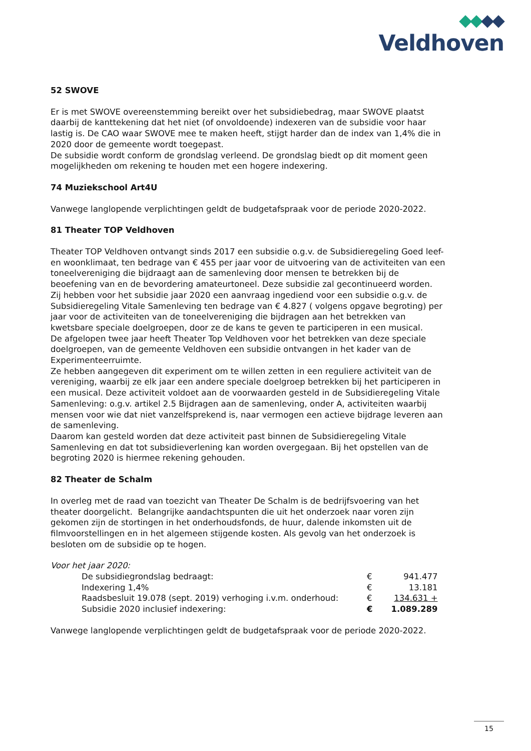Veldhoven
52 SWOVE
Er is met SWOVE overeenstemming bereikt over het subsidiebedrag, maar SWOVE plaatst daarbij de kanttekening dat het niet (of onvoldoende) indexeren van de subsidie voor haar lastig is. De CAO waar SWOVE mee te maken heeft, stijgt harder dan de index van 1,4% die in 2020 door de gemeente wordt toegepast.
De subsidie wordt conform de grondslag verleend. De grondslag biedt op dit moment geen mogelijkheden om rekening te houden met een hogere indexering.
74 Muziekschool Art4U
Vanwege langlopende verplichtingen geldt de budgetafspraak voor de periode 2020-2022.
81 Theater TOP Veldhoven
Theater TOP Veldhoven ontvangt sinds 2017 een subsidie o.g.v. de Subsidieregeling Goed leef- en woonklimaat, ten bedrage van € 455 per jaar voor de uitvoering van de activiteiten van een toneelvereniging die bijdraagt aan de samenleving door mensen te betrekken bij de beoefening van en de bevordering amateurtoneel. Deze subsidie zal gecontinueerd worden.
Zij hebben voor het subsidie jaar 2020 een aanvraag ingediend voor een subsidie o.g.v. de Subsidieregeling Vitale Samenleving ten bedrage van € 4.827 ( volgens opgave begroting) per jaar voor de activiteiten van de toneelvereniging die bijdragen aan het betrekken van kwetsbare speciale doelgroepen, door ze de kans te geven te participeren in een musical.
De afgelopen twee jaar heeft Theater Top Veldhoven voor het betrekken van deze speciale doelgroepen, van de gemeente Veldhoven een subsidie ontvangen in het kader van de Experimenteerruimte.
Ze hebben aangegeven dit experiment om te willen zetten in een reguliere activiteit van de vereniging, waarbij ze elk jaar een andere speciale doelgroep betrekken bij het participeren in een musical. Deze activiteit voldoet aan de voorwaarden gesteld in de Subsidieregeling Vitale Samenleving: o.g.v. artikel 2.5 Bijdragen aan de samenleving, onder A, activiteiten waarbij mensen voor wie dat niet vanzelfsprekend is, naar vermogen een actieve bijdrage leveren aan de samenleving.
Daarom kan gesteld worden dat deze activiteit past binnen de Subsidieregeling Vitale Samenleving en dat tot subsidieverlening kan worden overgegaan. Bij het opstellen van de begroting 2020 is hiermee rekening gehouden.
82 Theater de Schalm
In overleg met de raad van toezicht van Theater De Schalm is de bedrijfsvoering van het theater doorgelicht. Belangrijke aandachtspunten die uit het onderzoek naar voren zijn gekomen zijn de stortingen in het onderhoudsfonds, de huur, dalende inkomsten uit de filmvoorstellingen en in het algemeen stijgende kosten. Als gevolg van het onderzoek is besloten om de subsidie op te hogen.
Voor het jaar 2020:
| De subsidiegrondslag bedraagt: | € | 941.477 |
| Indexering 1,4% | € | 13.181 |
| Raadsbesluit 19.078 (sept. 2019) verhoging i.v.m. onderhoud: | € | 134.631 + |
| Subsidie 2020 inclusief indexering: | € | 1.089.289 |
Vanwege langlopende verplichtingen geldt de budgetafspraak voor de periode 2020-2022.
15